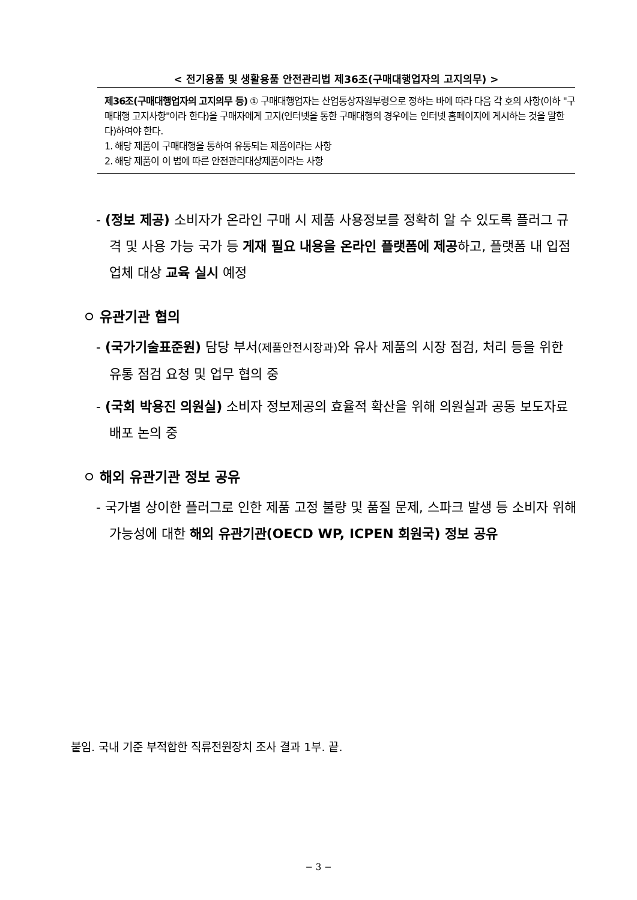< 전기용품 및 생활용품 안전관리법 제36조(구매대행업자의 고지의무) >
제36조(구매대행업자의 고지의무 등) ① 구매대행업자는 산업통상자원부령으로 정하는 바에 따라 다음 각 호의 사항(이하 "구매대행 고지사항"이라 한다)을 구매자에게 고지(인터넷을 통한 구매대행의 경우에는 인터넷 홈페이지에 게시하는 것을 말한다)하여야 한다.
1. 해당 제품이 구매대행을 통하여 유통되는 제품이라는 사항
2. 해당 제품이 이 법에 따른 안전관리대상제품이라는 사항
- (정보 제공) 소비자가 온라인 구매 시 제품 사용정보를 정확히 알 수 있도록 플러그 규격 및 사용 가능 국가 등 게재 필요 내용을 온라인 플랫폼에 제공하고, 플랫폼 내 입점업체 대상 교육 실시 예정
ㅇ 유관기관 협의
- (국가기술표준원) 담당 부서(제품안전시장과) 와 유사 제품의 시장 점검, 처리 등을 위한 유통 점검 요청 및 업무 협의 중
- (국회 박용진 의원실) 소비자 정보제공의 효율적 확산을 위해 의원실과 공동 보도자료 배포 논의 중
ㅇ 해외 유관기관 정보 공유
- 국가별 상이한 플러그로 인한 제품 고정 불량 및 품질 문제, 스파크 발생 등 소비자 위해 가능성에 대한 해외 유관기관(OECD WP, ICPEN 회원국) 정보 공유
붙임. 국내 기준 부적합한 직류전원장치 조사 결과 1부. 끝.
− 3 −